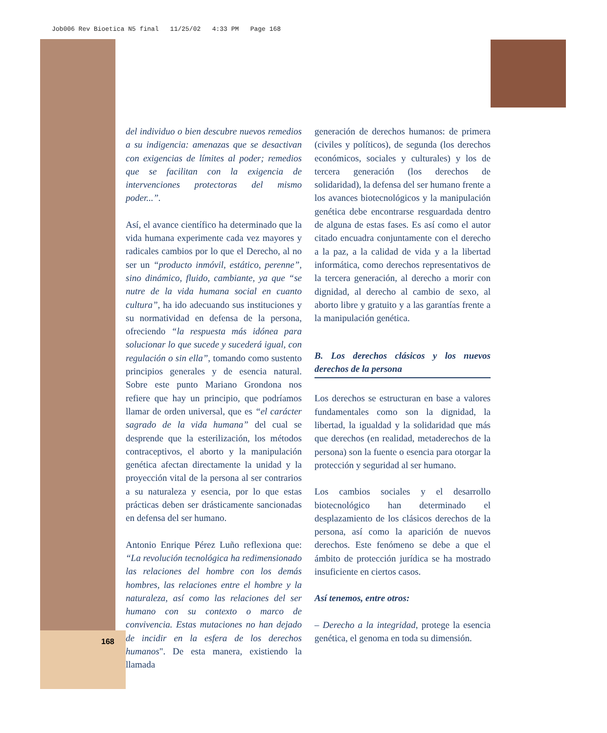Job006 Rev Bioetica N5 final 11/25/02 4:33 PM Page 168
del individuo o bien descubre nuevos remedios a su indigencia: amenazas que se desactivan con exigencias de límites al poder; remedios que se facilitan con la exigencia de intervenciones protectoras del mismo poder...”.
Así, el avance científico ha determinado que la vida humana experimente cada vez mayores y radicales cambios por lo que el Derecho, al no ser un “producto inmóvil, estático, perenne”, sino dinámico, fluido, cambiante, ya que “se nutre de la vida humana social en cuanto cultura”, ha ido adecuando sus instituciones y su normatividad en defensa de la persona, ofreciendo “la respuesta más idónea para solucionar lo que sucede y sucederá igual, con regulación o sin ella”, tomando como sustento principios generales y de esencia natural. Sobre este punto Mariano Grondona nos refiere que hay un principio, que podríamos llamar de orden universal, que es “el carácter sagrado de la vida humana” del cual se desprende que la esterilización, los métodos contraceptivos, el aborto y la manipulación genética afectan directamente la unidad y la proyección vital de la persona al ser contrarios a su naturaleza y esencia, por lo que estas prácticas deben ser drásticamente sancionadas en defensa del ser humano.
Antonio Enrique Pérez Luño reflexiona que: “La revolución tecnológica ha redimensionado las relaciones del hombre con los demás hombres, las relaciones entre el hombre y la naturaleza, así como las relaciones del ser humano con su contexto o marco de convivencia. Estas mutaciones no han dejado de incidir en la esfera de los derechos humanos". De esta manera, existiendo la llamada
generación de derechos humanos: de primera (civiles y políticos), de segunda (los derechos económicos, sociales y culturales) y los de tercera generación (los derechos de solidaridad), la defensa del ser humano frente a los avances biotecnológicos y la manipulación genética debe encontrarse resguardada dentro de alguna de estas fases. Es así como el autor citado encuadra conjuntamente con el derecho a la paz, a la calidad de vida y a la libertad informática, como derechos representativos de la tercera generación, al derecho a morir con dignidad, al derecho al cambio de sexo, al aborto libre y gratuito y a las garantías frente a la manipulación genética.
B. Los derechos clásicos y los nuevos derechos de la persona
Los derechos se estructuran en base a valores fundamentales como son la dignidad, la libertad, la igualdad y la solidaridad que más que derechos (en realidad, metaderechos de la persona) son la fuente o esencia para otorgar la protección y seguridad al ser humano.
Los cambios sociales y el desarrollo biotecnológico han determinado el desplazamiento de los clásicos derechos de la persona, así como la aparición de nuevos derechos. Este fenómeno se debe a que el ámbito de protección jurídica se ha mostrado insuficiente en ciertos casos.
Así tenemos, entre otros:
– Derecho a la integridad, protege la esencia genética, el genoma en toda su dimensión.
168